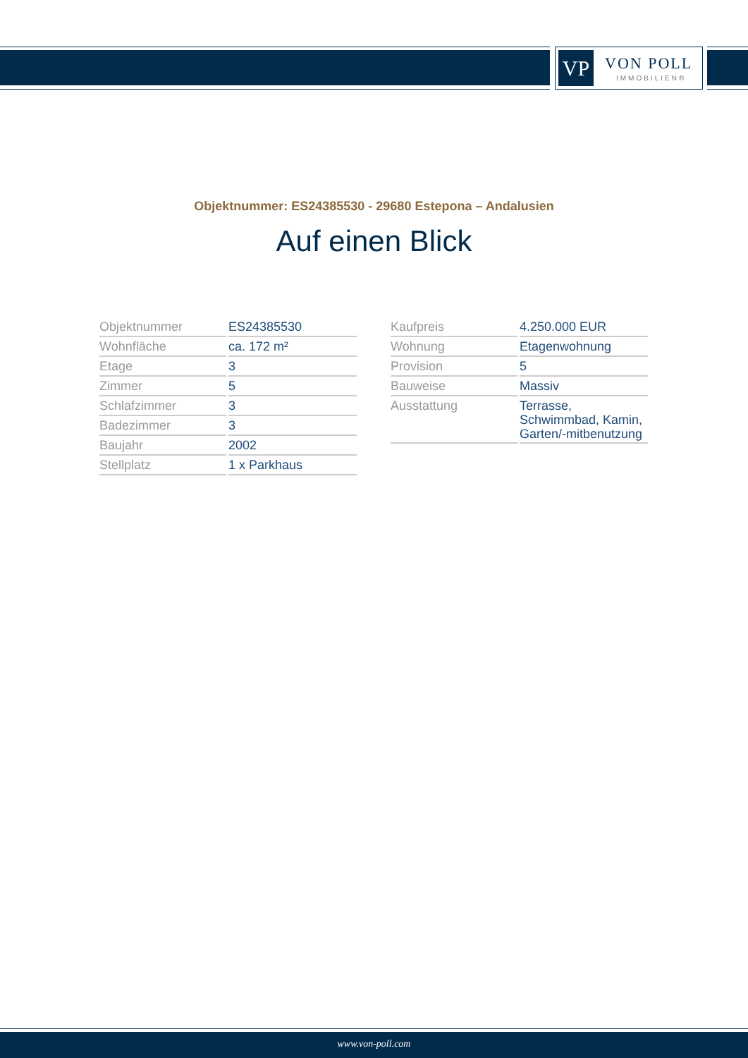VP VON POLL
IMMOBILIEN®
Objektnummer: ES24385530 - 29680 Estepona – Andalusien
Auf einen Blick
| Objektnummer | ES24385530 |
| Wohnfläche | ca. 172 m² |
| Etage | 3 |
| Zimmer | 5 |
| Schlafzimmer | 3 |
| Badezimmer | 3 |
| Baujahr | 2002 |
| Stellplatz | 1 x Parkhaus |
| Kaufpreis | 4.250.000 EUR |
| Wohnung | Etagenwohnung |
| Provision | 5 |
| Bauweise | Massiv |
| Ausstattung | Terrasse, Schwimmbad, Kamin, Garten/-mitbenutzung |
www.von-poll.com